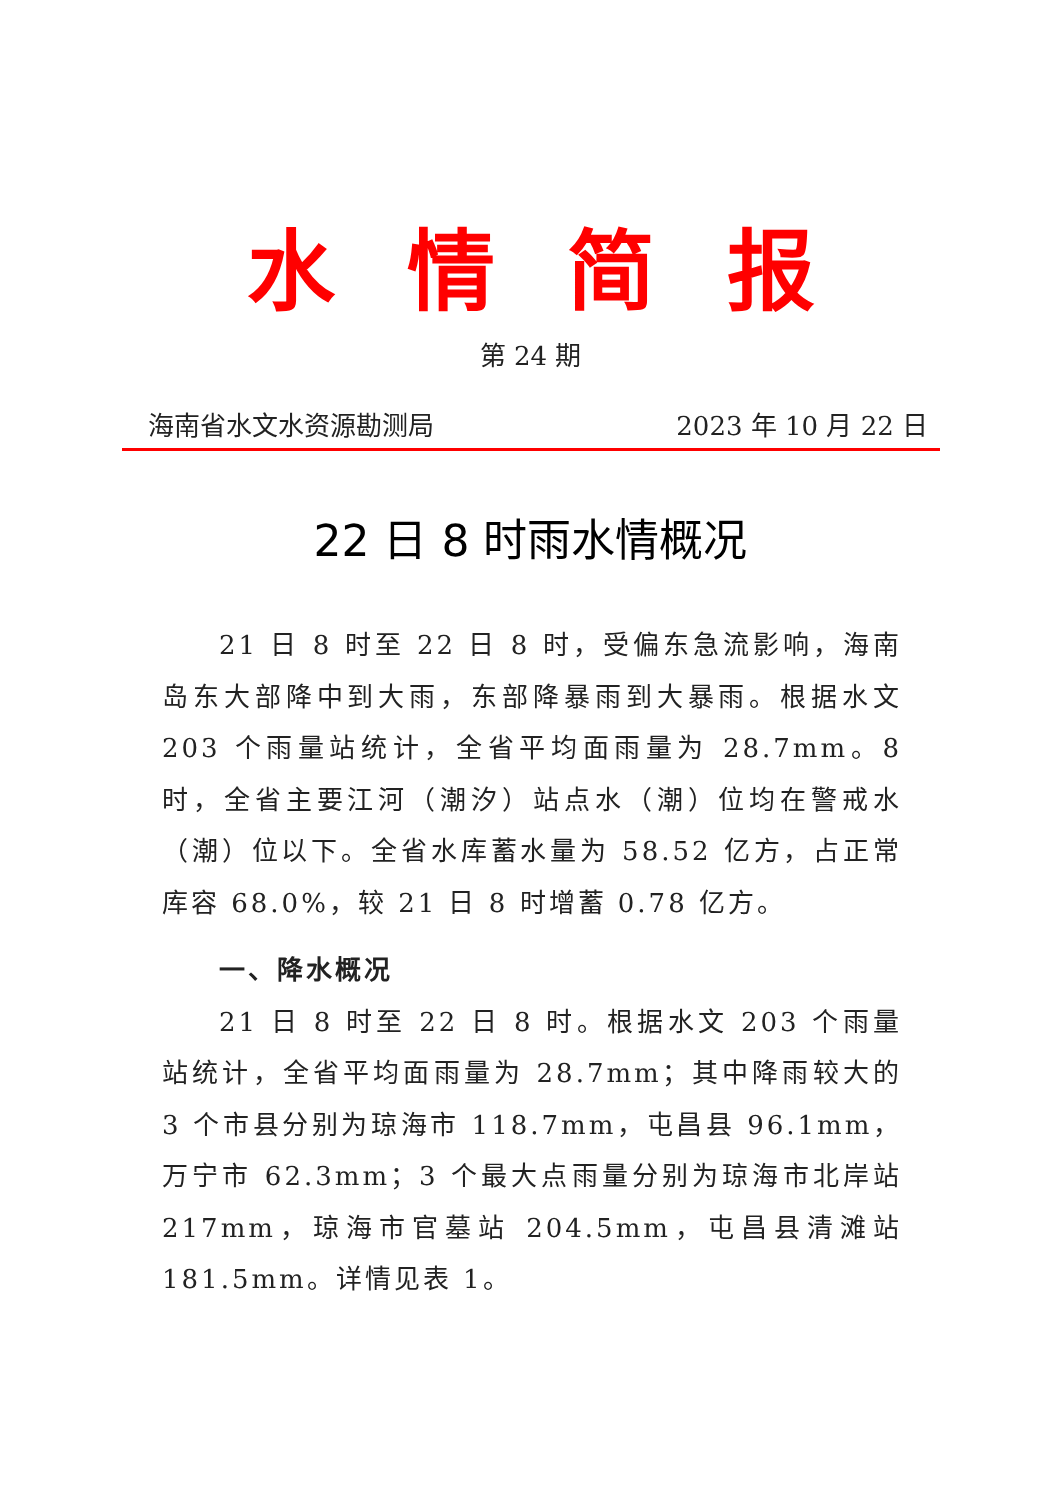水情简报
第 24 期
海南省水文水资源勘测局 2023 年 10 月 22 日
22 日 8 时雨水情概况
21 日 8 时至 22 日 8 时，受偏东急流影响，海南岛东大部降中到大雨，东部降暴雨到大暴雨。根据水文 203 个雨量站统计，全省平均面雨量为 28.7mm。8 时，全省主要江河（潮汐）站点水（潮）位均在警戒水（潮）位以下。全省水库蓄水量为 58.52 亿方，占正常库容 68.0%，较 21 日 8 时增蓄 0.78 亿方。
一、降水概况
21 日 8 时至 22 日 8 时。根据水文 203 个雨量站统计，全省平均面雨量为 28.7mm；其中降雨较大的 3 个市县分别为琼海市 118.7mm，屯昌县 96.1mm，万宁市 62.3mm；3 个最大点雨量分别为琼海市北岸站 217mm，琼海市官墓站 204.5mm，屯昌县清滩站 181.5mm。详情见表 1。